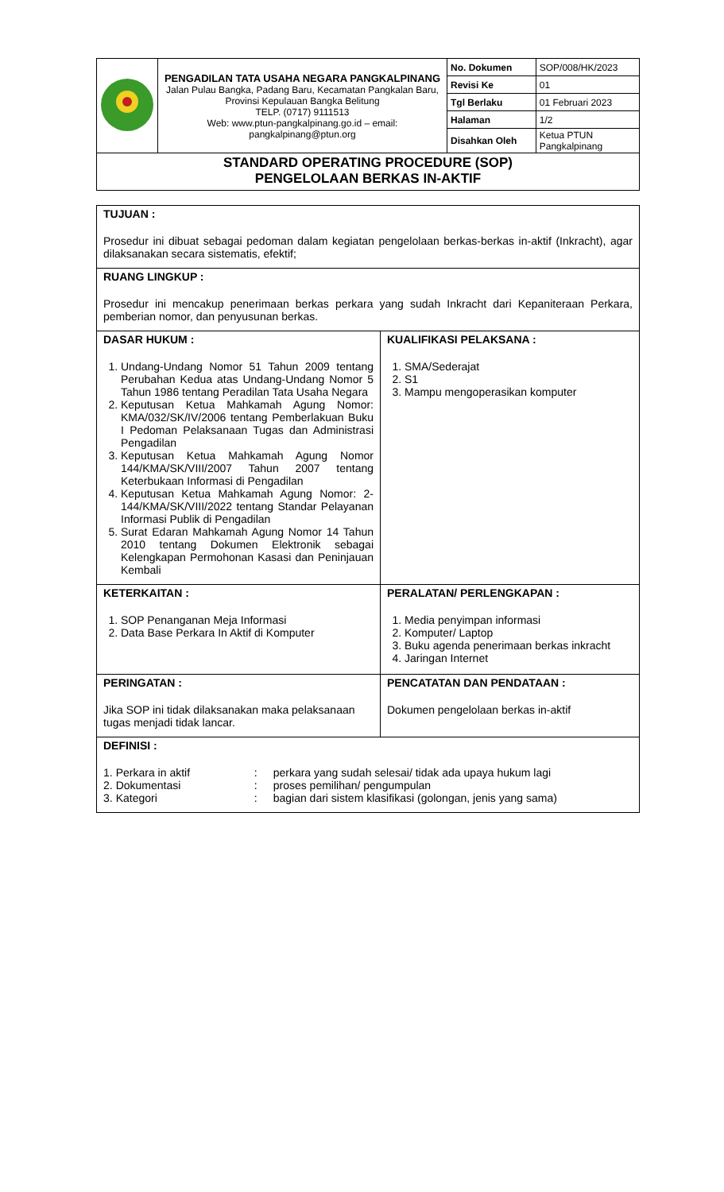| | PENGADILAN TATA USAHA NEGARA PANGKALPINANG Jalan Pulau Bangka, Padang Baru, Kecamatan Pangkalan Baru, Provinsi Kepulauan Bangka Belitung TELP. (0717) 9111513 Web: www.ptun-pangkalpinang.go.id – email: pangkalpinang@ptun.org | No. Dokumen | SOP/008/HK/2023 |
| | | Revisi Ke | 01 |
| | | Tgl Berlaku | 01 Februari 2023 |
| | | Halaman | 1/2 |
| | | Disahkan Oleh | Ketua PTUN Pangkalpinang |
| STANDARD OPERATING PROCEDURE (SOP) PENGELOLAAN BERKAS IN-AKTIF | | | |
| TUJUAN : Prosedur ini dibuat sebagai pedoman dalam kegiatan pengelolaan berkas-berkas in-aktif (Inkracht), agar dilaksanakan secara sistematis, efektif; | |
| RUANG LINGKUP : Prosedur ini mencakup penerimaan berkas perkara yang sudah Inkracht dari Kepaniteraan Perkara, pemberian nomor, dan penyusunan berkas. | |
| DASAR HUKUM : 1. Undang-Undang Nomor 51 Tahun 2009 tentang Perubahan Kedua atas Undang-Undang Nomor 5 Tahun 1986 tentang Peradilan Tata Usaha Negara 2. Keputusan Ketua Mahkamah Agung Nomor: KMA/032/SK/IV/2006 tentang Pemberlakuan Buku I Pedoman Pelaksanaan Tugas dan Administrasi Pengadilan 3. Keputusan Ketua Mahkamah Agung Nomor 144/KMA/SK/VIII/2007 Tahun 2007 tentang Keterbukaan Informasi di Pengadilan 4. Keputusan Ketua Mahkamah Agung Nomor: 2-144/KMA/SK/VIII/2022 tentang Standar Pelayanan Informasi Publik di Pengadilan 5. Surat Edaran Mahkamah Agung Nomor 14 Tahun 2010 tentang Dokumen Elektronik sebagai Kelengkapan Permohonan Kasasi dan Peninjauan Kembali | KUALIFIKASI PELAKSANA : 1. SMA/Sederajat 2. S1 3. Mampu mengoperasikan komputer |
| KETERKAITAN : 1. SOP Penanganan Meja Informasi 2. Data Base Perkara In Aktif di Komputer | PERALATAN/ PERLENGKAPAN : 1. Media penyimpan informasi 2. Komputer/ Laptop 3. Buku agenda penerimaan berkas inkracht 4. Jaringan Internet |
| PERINGATAN : Jika SOP ini tidak dilaksanakan maka pelaksanaan tugas menjadi tidak lancar. | PENCATATAN DAN PENDATAAN : Dokumen pengelolaan berkas in-aktif |
| DEFINISI : / 1. / Perkara in aktif / : / perkara yang sudah selesai/ tidak ada upaya hukum lagi / / 2. / Dokumentasi / : / proses pemilihan/ pengumpulan / / 3. / Kategori / : / bagian dari sistem klasifikasi (golongan, jenis yang sama) / | |